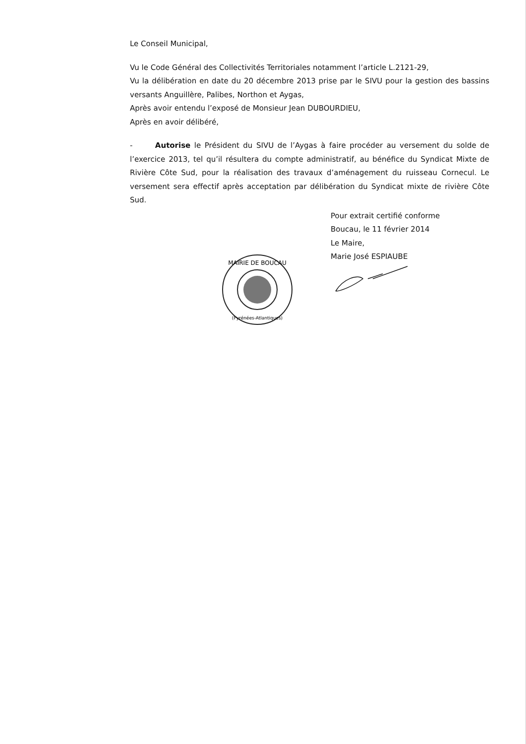Le Conseil Municipal,
Vu le Code Général des Collectivités Territoriales notamment l’article L.2121-29,
Vu la délibération en date du 20 décembre 2013 prise par le SIVU pour la gestion des bassins versants Anguillère, Palibes, Northon et Aygas,
Après avoir entendu l’exposé de Monsieur Jean DUBOURDIEU,
Après en avoir délibéré,
- Autorise le Président du SIVU de l’Aygas à faire procéder au versement du solde de l’exercice 2013, tel qu’il résultera du compte administratif, au bénéfice du Syndicat Mixte de Rivière Côte Sud, pour la réalisation des travaux d’aménagement du ruisseau Cornecul. Le versement sera effectif après acceptation par délibération du Syndicat mixte de rivière Côte Sud.
Pour extrait certifié conforme
Boucau, le 11 février 2014
Le Maire,
Marie José ESPIAUBE
MAIRIE DE BOUCAU
(Pyrénées-Atlantiques)